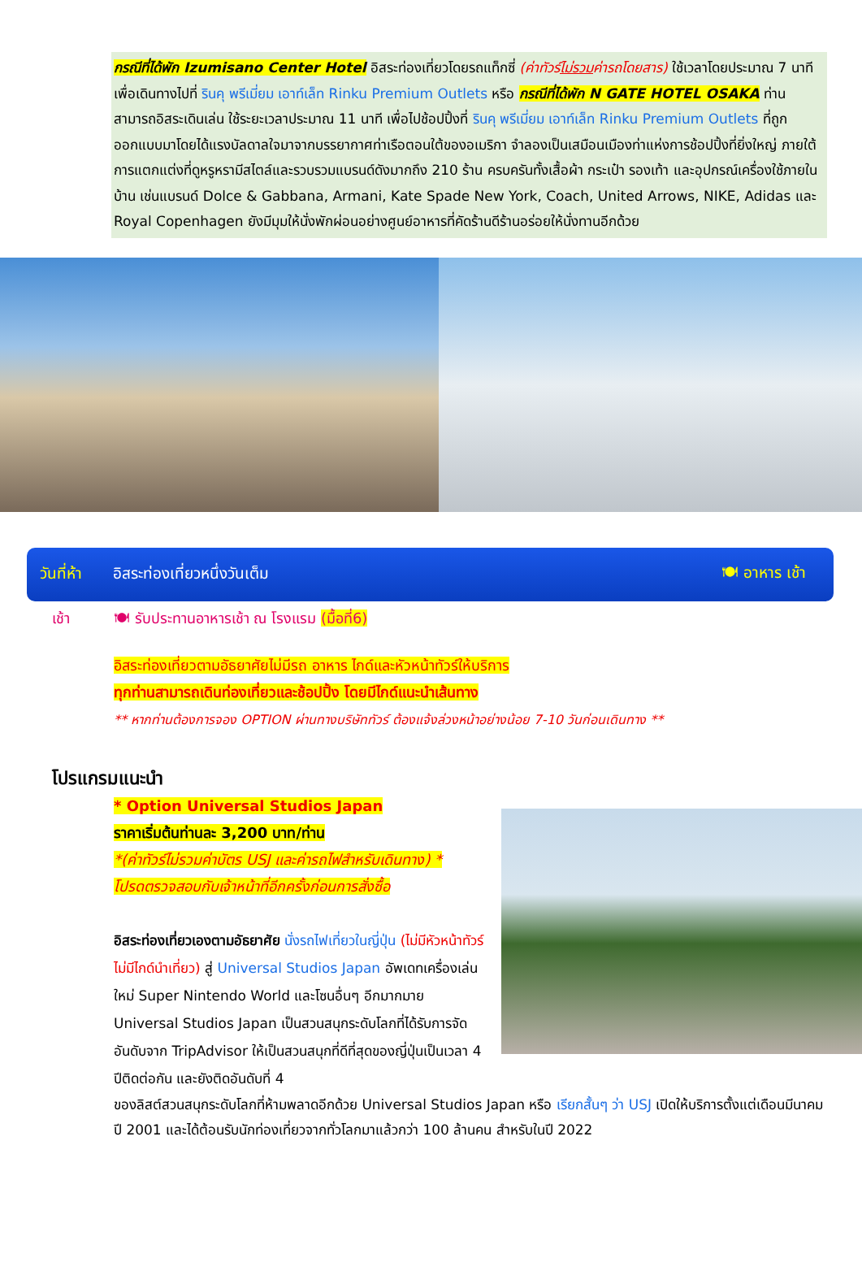กรณีที่ได้พัก Izumisano Center Hotel อิสระท่องเที่ยวโดยรถแท็กซี่ (ค่าทัวร์ไม่รวมค่ารถโดยสาร) ใช้เวลาโดยประมาณ 7 นาที เพื่อเดินทางไปที่ รินคุ พรีเมี่ยม เอาท์เล็ท Rinku Premium Outlets หรือ กรณีที่ได้พัก N GATE HOTEL OSAKA ท่านสามารถอิสระเดินเล่น ใช้ระยะเวลาประมาณ 11 นาที เพื่อไปช้อปปิ้งที่ รินคุ พรีเมี่ยม เอาท์เล็ท Rinku Premium Outlets ที่ถูกออกแบบมาโดยได้แรงบัลดาลใจมาจากบรรยากาศท่าเรือตอนใต้ของอเมริกา จำลองเป็นเสมือนเมืองท่าแห่งการช้อปปิ้งที่ยิ่งใหญ่ ภายใต้การแตกแต่งที่ดูหรูหรามีสไตล์และรวบรวมแบรนด์ดังมากถึง 210 ร้าน ครบครันทั้งเสื้อผ้า กระเป๋า รองเท้า และอุปกรณ์เครื่องใช้ภายในบ้าน เช่นแบรนด์ Dolce & Gabbana, Armani, Kate Spade New York, Coach, United Arrows, NIKE, Adidas และ Royal Copenhagen ยังมีมุมให้นั่งพักผ่อนอย่างศูนย์อาหารที่คัดร้านดีร้านอร่อยให้นั่งทานอีกด้วย
วันที่ห้า อิสระท่องเที่ยวหนึ่งวันเต็ม 🍽 อาหาร เช้า
เช้า 🍽 รับประทานอาหารเช้า ณ โรงแรม (มื้อที่6)
อิสระท่องเที่ยวตามอัธยาศัยไม่มีรถ อาหาร ไกด์และหัวหน้าทัวร์ให้บริการ
ทุกท่านสามารถเดินท่องเที่ยวและช้อปปิ้ง โดยมีไกด์แนะนำเส้นทาง
** หากท่านต้องการจอง OPTION ผ่านทางบริษัททัวร์ ต้องแจ้งล่วงหน้าอย่างน้อย 7-10 วันก่อนเดินทาง **
โปรแกรมแนะนำ
* Option Universal Studios Japan
ราคาเริ่มต้นท่านละ 3,200 บาท/ท่าน
*(ค่าทัวร์ไม่รวมค่าบัตร USJ และค่ารถไฟสำหรับเดินทาง) *
โปรดตรวจสอบกับเจ้าหน้าที่อีกครั้งก่อนการสั่งซื้อ
อิสระท่องเที่ยวเองตามอัธยาศัย นั่งรถไฟเที่ยวในญี่ปุ่น (ไม่มีหัวหน้าทัวร์ไม่มีไกด์นำเที่ยว) สู่ Universal Studios Japan อัพเดทเครื่องเล่นใหม่ Super Nintendo World และโซนอื่นๆ อีกมากมาย Universal Studios Japan เป็นสวนสนุกระดับโลกที่ได้รับการจัดอันดับจาก TripAdvisor ให้เป็นสวนสนุกที่ดีที่สุดของญี่ปุ่นเป็นเวลา 4 ปีติดต่อกัน และยังติดอันดับที่ 4
ของลิสต์สวนสนุกระดับโลกที่ห้ามพลาดอีกด้วย Universal Studios Japan หรือ เรียกสั้นๆ ว่า USJ เปิดให้บริการตั้งแต่เดือนมีนาคมปี 2001 และได้ต้อนรับนักท่องเที่ยวจากทั่วโลกมาแล้วกว่า 100 ล้านคน สำหรับในปี 2022